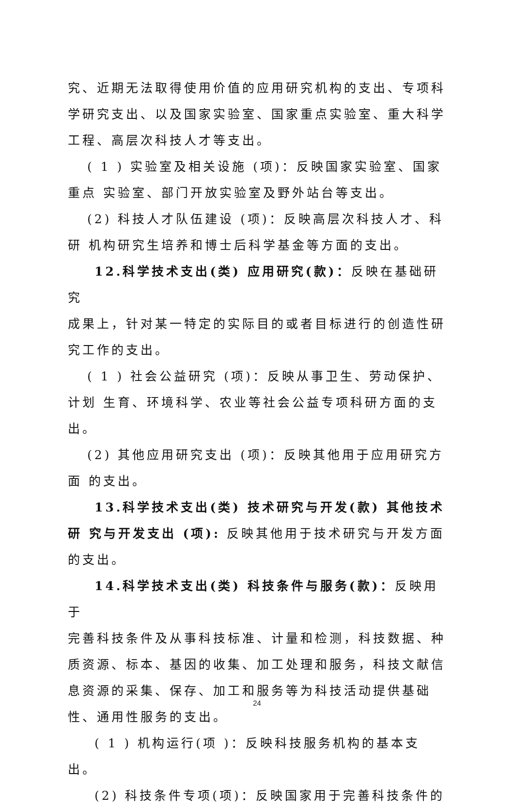究、近期无法取得使用价值的应用研究机构的支出、专项科学研究支出、以及国家实验室、国家重点实验室、重大科学工程、高层次科技人才等支出。
( 1 ) 实验室及相关设施 (项)：反映国家实验室、国家重点 实验室、部门开放实验室及野外站台等支出。
(2) 科技人才队伍建设 (项)：反映高层次科技人才、科研 机构研究生培养和博士后科学基金等方面的支出。
12.科学技术支出(类) 应用研究(款)：反映在基础研究
成果上，针对某一特定的实际目的或者目标进行的创造性研究工作的支出。
( 1 ) 社会公益研究 (项)：反映从事卫生、劳动保护、计划 生育、环境科学、农业等社会公益专项科研方面的支出。
(2) 其他应用研究支出 (项)：反映其他用于应用研究方面 的支出。
13.科学技术支出(类) 技术研究与开发(款) 其他技术研 究与开发支出 (项): 反映其他用于技术研究与开发方面的支出。
14.科学技术支出(类) 科技条件与服务(款)：反映用于
完善科技条件及从事科技标准、计量和检测，科技数据、种质资源、标本、基因的收集、加工处理和服务，科技文献信息资源的采集、保存、加工和服务等为科技活动提供基础性、通用性服务的支出。
( 1 ) 机构运行(项 )：反映科技服务机构的基本支出。
(2) 科技条件专项(项)：反映国家用于完善科技条件的
24